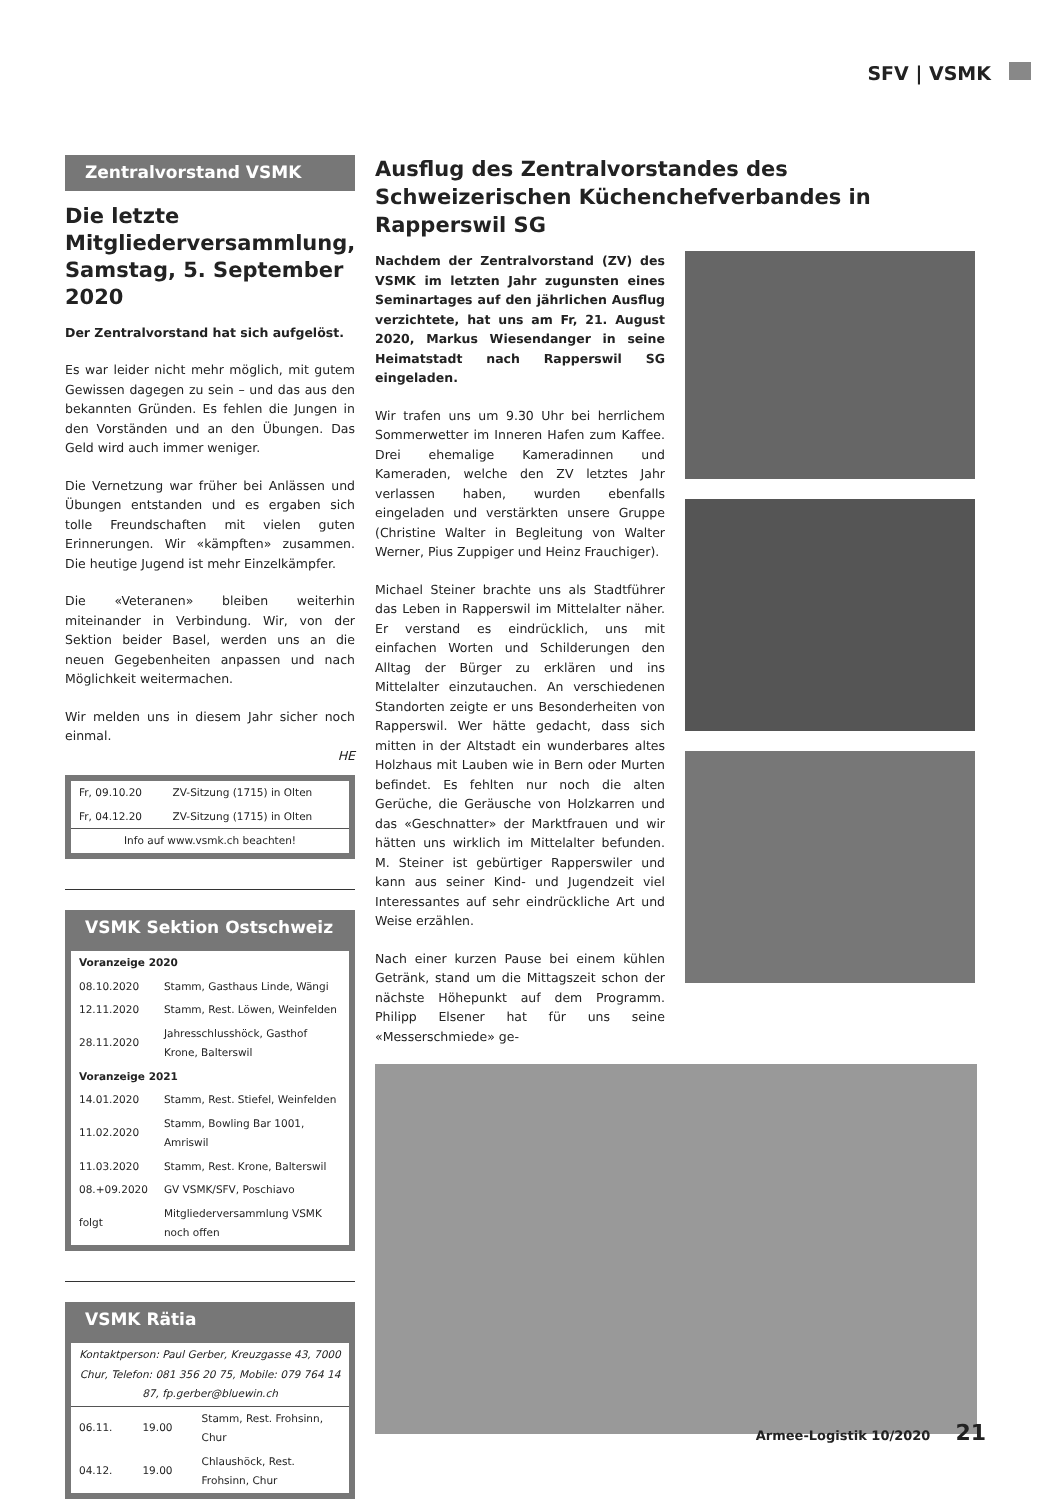SFV | VSMK
Zentralvorstand VSMK
Die letzte Mitgliederversammlung, Samstag, 5. September 2020
Der Zentralvorstand hat sich aufgelöst.
Es war leider nicht mehr möglich, mit gutem Gewissen dagegen zu sein – und das aus den bekannten Gründen. Es fehlen die Jungen in den Vorständen und an den Übungen. Das Geld wird auch immer weniger.
Die Vernetzung war früher bei Anlässen und Übungen entstanden und es ergaben sich tolle Freundschaften mit vielen guten Erinnerungen. Wir «kämpften» zusammen. Die heutige Jugend ist mehr Einzelkämpfer.
Die «Veteranen» bleiben weiterhin miteinander in Verbindung. Wir, von der Sektion beider Basel, werden uns an die neuen Gegebenheiten anpassen und nach Möglichkeit weitermachen.
Wir melden uns in diesem Jahr sicher noch einmal.
HE
| Fr, 09.10.20 | ZV-Sitzung (1715) in Olten |
| Fr, 04.12.20 | ZV-Sitzung (1715) in Olten |
| Info auf www.vsmk.ch beachten! | |
VSMK Sektion Ostschweiz
| Voranzeige 2020 | |
| 08.10.2020 | Stamm, Gasthaus Linde, Wängi |
| 12.11.2020 | Stamm, Rest. Löwen, Weinfelden |
| 28.11.2020 | Jahresschlusshöck, Gasthof Krone, Balterswil |
| Voranzeige 2021 | |
| 14.01.2020 | Stamm, Rest. Stiefel, Weinfelden |
| 11.02.2020 | Stamm, Bowling Bar 1001, Amriswil |
| 11.03.2020 | Stamm, Rest. Krone, Balterswil |
| 08.+09.2020 | GV VSMK/SFV, Poschiavo |
| folgt | Mitgliederversammlung VSMK noch offen |
VSMK Rätia
| Kontaktperson: Paul Gerber, Kreuzgasse 43, 7000 Chur, Telefon: 081 356 20 75, Mobile: 079 764 14 87, fp.gerber@bluewin.ch | | |
| 06.11. | 19.00 | Stamm, Rest. Frohsinn, Chur |
| 04.12. | 19.00 | Chlaushöck, Rest. Frohsinn, Chur |
Ausflug des Zentralvorstandes des Schweizerischen Küchenchefverbandes in Rapperswil SG
Nachdem der Zentralvorstand (ZV) des VSMK im letzten Jahr zugunsten eines Seminartages auf den jährlichen Ausflug verzichtete, hat uns am Fr, 21. August 2020, Markus Wiesendanger in seine Heimatstadt nach Rapperswil SG eingeladen.
Wir trafen uns um 9.30 Uhr bei herrlichem Sommerwetter im Inneren Hafen zum Kaffee. Drei ehemalige Kameradinnen und Kameraden, welche den ZV letztes Jahr verlassen haben, wurden ebenfalls eingeladen und verstärkten unsere Gruppe (Christine Walter in Begleitung von Walter Werner, Pius Zuppiger und Heinz Frauchiger).
Michael Steiner brachte uns als Stadtführer das Leben in Rapperswil im Mittelalter näher. Er verstand es eindrücklich, uns mit einfachen Worten und Schilderungen den Alltag der Bürger zu erklären und ins Mittelalter einzutauchen. An verschiedenen Standorten zeigte er uns Besonderheiten von Rapperswil. Wer hätte gedacht, dass sich mitten in der Altstadt ein wunderbares altes Holzhaus mit Lauben wie in Bern oder Murten befindet. Es fehlten nur noch die alten Gerüche, die Geräusche von Holzkarren und das «Geschnatter» der Marktfrauen und wir hätten uns wirklich im Mittelalter befunden. M. Steiner ist gebürtiger Rapperswiler und kann aus seiner Kind- und Jugendzeit viel Interessantes auf sehr eindrückliche Art und Weise erzählen.
Nach einer kurzen Pause bei einem kühlen Getränk, stand um die Mittagszeit schon der nächste Höhepunkt auf dem Programm. Philipp Elsener hat für uns seine «Messerschmiede» ge-
Armee-Logistik 10/2020 21